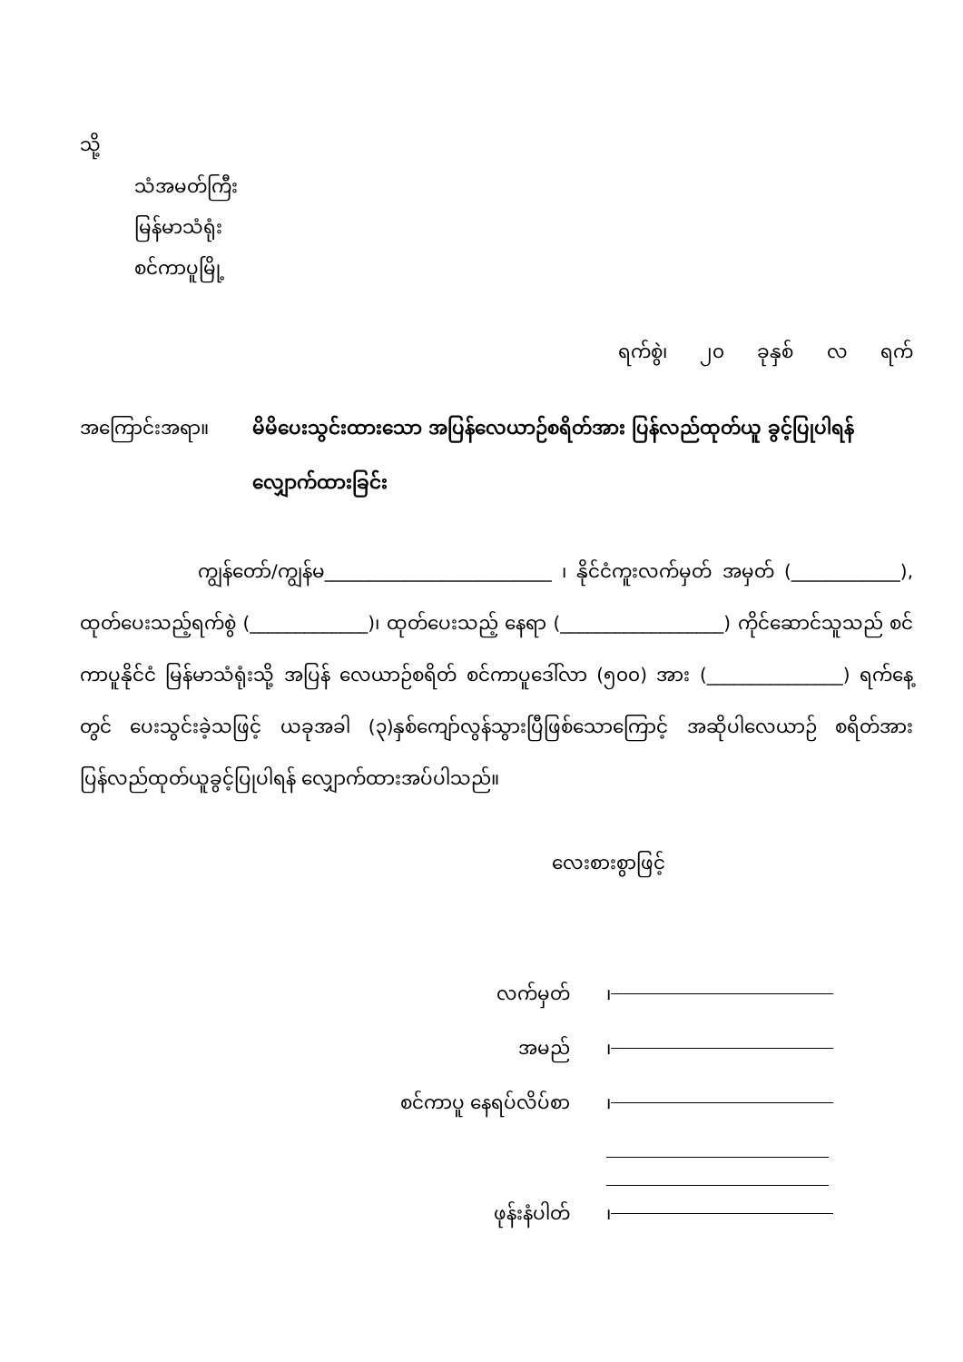သို့
သံအမတ်ကြီး
မြန်မာသံရုံး
စင်ကာပူမြို့
ရက်စွဲ၊ ၂၀ ခုနှစ် လ ရက်
အကြောင်းအရာ။ မိမိပေးသွင်းထားသော အပြန်လေယာဉ်စရိတ်အား ပြန်လည်ထုတ်ယူ ခွင့်ပြုပါရန် လျှောက်ထားခြင်း
ကျွန်တော်/ကျွန်မ_________________________ ၊ နိုင်ငံကူးလက်မှတ် အမှတ် (____________), ထုတ်ပေးသည့်ရက်စွဲ (_____________)၊ ထုတ်ပေးသည့် နေရာ (__________________) ကိုင်ဆောင်သူသည် စင်ကာပူနိုင်ငံ မြန်မာသံရုံးသို့ အပြန် လေယာဉ်စရိတ် စင်ကာပူဒေါ်လာ (၅၀၀) အား (_______________) ရက်နေ့တွင် ပေးသွင်းခဲ့သဖြင့် ယခုအခါ (၃)နှစ်ကျော်လွန်သွားပြီဖြစ်သောကြောင့် အဆိုပါလေယာဉ် စရိတ်အား ပြန်လည်ထုတ်ယူခွင့်ပြုပါရန် လျှောက်ထားအပ်ပါသည်။
လေးစားစွာဖြင့်
လက်မှတ် ၊
အမည် ၊
စင်ကာပူ နေရပ်လိပ်စာ ၊
ဖုန်းနံပါတ် ၊